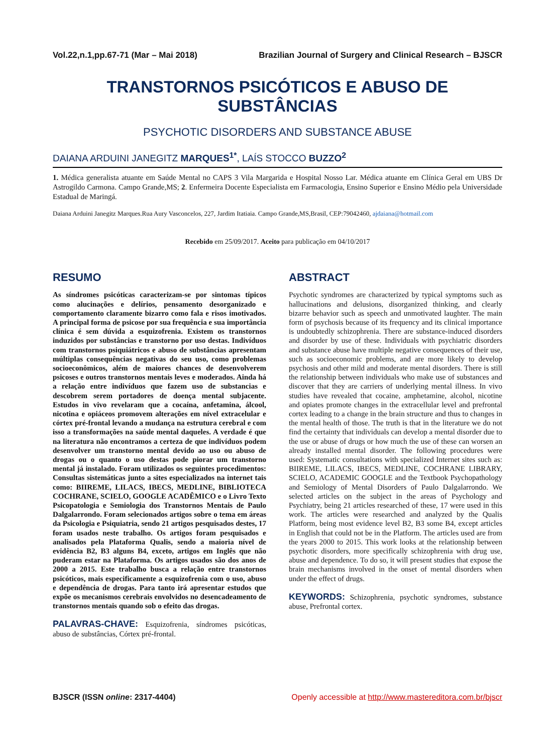Vol.22,n.1,pp.67-71 (Mar – Mai 2018) Brazilian Journal of Surgery and Clinical Research – BJSCR
TRANSTORNOS PSICÓTICOS E ABUSO DE SUBSTÂNCIAS
PSYCHOTIC DISORDERS AND SUBSTANCE ABUSE
DAIANA ARDUINI JANEGITZ MARQUES<sup>1*</sup>, LAÍS STOCCO BUZZO<sup>2</sup>
1. Médica generalista atuante em Saúde Mental no CAPS 3 Vila Margarida e Hospital Nosso Lar. Médica atuante em Clínica Geral em UBS Dr Astrogildo Carmona. Campo Grande,MS; 2. Enfermeira Docente Especialista em Farmacologia, Ensino Superior e Ensino Médio pela Universidade Estadual de Maringá.
Daiana Arduini Janegitz Marques.Rua Aury Vasconcelos, 227, Jardim Itatiaia. Campo Grande,MS,Brasil, CEP:79042460, ajdaiana@hotmail.com
Recebido em 25/09/2017. Aceito para publicação em 04/10/2017
RESUMO
As síndromes psicóticas caracterizam-se por sintomas típicos como alucinações e delírios, pensamento desorganizado e comportamento claramente bizarro como fala e risos imotivados. A principal forma de psicose por sua frequência e sua importância clínica é sem dúvida a esquizofrenia. Existem os transtornos induzidos por substâncias e transtorno por uso destas. Indivíduos com transtornos psiquiátricos e abuso de substâncias apresentam múltiplas consequências negativas do seu uso, como problemas socioeconômicos, além de maiores chances de desenvolverem psicoses e outros transtornos mentais leves e moderados. Ainda há a relação entre indivíduos que fazem uso de substancias e descobrem serem portadores de doença mental subjacente. Estudos in vivo revelaram que a cocaína, anfetamina, álcool, nicotina e opiáceos promovem alterações em nível extracelular e córtex pré-frontal levando a mudança na estrutura cerebral e com isso a transformações na saúde mental daqueles. A verdade é que na literatura não encontramos a certeza de que indivíduos podem desenvolver um transtorno mental devido ao uso ou abuso de drogas ou o quanto o uso destas pode piorar um transtorno mental já instalado. Foram utilizados os seguintes procedimentos: Consultas sistemáticas junto a sites especializados na internet tais como: BIIREME, LILACS, IBECS, MEDLINE, BIBLIOTECA COCHRANE, SCIELO, GOOGLE ACADÊMICO e o Livro Texto Psicopatologia e Semiologia dos Transtornos Mentais de Paulo Dalgalarrondo. Foram selecionados artigos sobre o tema em áreas da Psicologia e Psiquiatria, sendo 21 artigos pesquisados destes, 17 foram usados neste trabalho. Os artigos foram pesquisados e analisados pela Plataforma Qualis, sendo a maioria nível de evidência B2, B3 alguns B4, exceto, artigos em Inglês que não puderam estar na Plataforma. Os artigos usados são dos anos de 2000 a 2015. Este trabalho busca a relação entre transtornos psicóticos, mais especificamente a esquizofrenia com o uso, abuso e dependência de drogas. Para tanto irá apresentar estudos que expõe os mecanismos cerebrais envolvidos no desencadeamento de transtornos mentais quando sob o efeito das drogas.
PALAVRAS-CHAVE: Esquizofrenia, síndromes psicóticas, abuso de substâncias, Córtex pré-frontal.
ABSTRACT
Psychotic syndromes are characterized by typical symptoms such as hallucinations and delusions, disorganized thinking, and clearly bizarre behavior such as speech and unmotivated laughter. The main form of psychosis because of its frequency and its clinical importance is undoubtedly schizophrenia. There are substance-induced disorders and disorder by use of these. Individuals with psychiatric disorders and substance abuse have multiple negative consequences of their use, such as socioeconomic problems, and are more likely to develop psychosis and other mild and moderate mental disorders. There is still the relationship between individuals who make use of substances and discover that they are carriers of underlying mental illness. In vivo studies have revealed that cocaine, amphetamine, alcohol, nicotine and opiates promote changes in the extracellular level and prefrontal cortex leading to a change in the brain structure and thus to changes in the mental health of those. The truth is that in the literature we do not find the certainty that individuals can develop a mental disorder due to the use or abuse of drugs or how much the use of these can worsen an already installed mental disorder. The following procedures were used: Systematic consultations with specialized Internet sites such as: BIIREME, LILACS, IBECS, MEDLINE, COCHRANE LIBRARY, SCIELO, ACADEMIC GOOGLE and the Textbook Psychopathology and Semiology of Mental Disorders of Paulo Dalgalarrondo. We selected articles on the subject in the areas of Psychology and Psychiatry, being 21 articles researched of these, 17 were used in this work. The articles were researched and analyzed by the Qualis Platform, being most evidence level B2, B3 some B4, except articles in English that could not be in the Platform. The articles used are from the years 2000 to 2015. This work looks at the relationship between psychotic disorders, more specifically schizophrenia with drug use, abuse and dependence. To do so, it will present studies that expose the brain mechanisms involved in the onset of mental disorders when under the effect of drugs.
KEYWORDS: Schizophrenia, psychotic syndromes, substance abuse, Prefrontal cortex.
BJSCR (ISSN online: 2317-4404) Openly accessible at http://www.mastereditora.com.br/bjscr